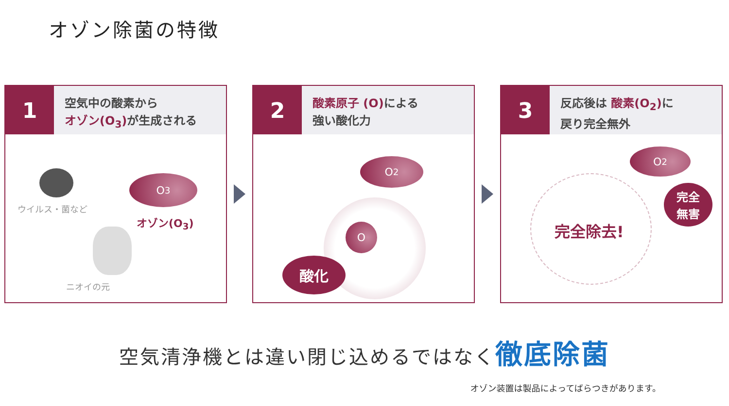オゾン除菌の特徴
1
空気中の酸素から
オゾン(O<sub>3</sub>) が生成される
ウイルス・菌など
O<sub>3</sub>
オゾン(O<sub>3</sub>)
ニオイの元
2
酸素原子 (O) による
強い酸化力
O<sub>2</sub>
O
酸化
3
反応後は 酸素(O<sub>2</sub>) に
戻り完全無外
O<sub>2</sub>
完全除去!
完全
無害
空気清浄機とは違い閉じ込めるではなく徹底除菌
オゾン装置は製品によってばらつきがあります。